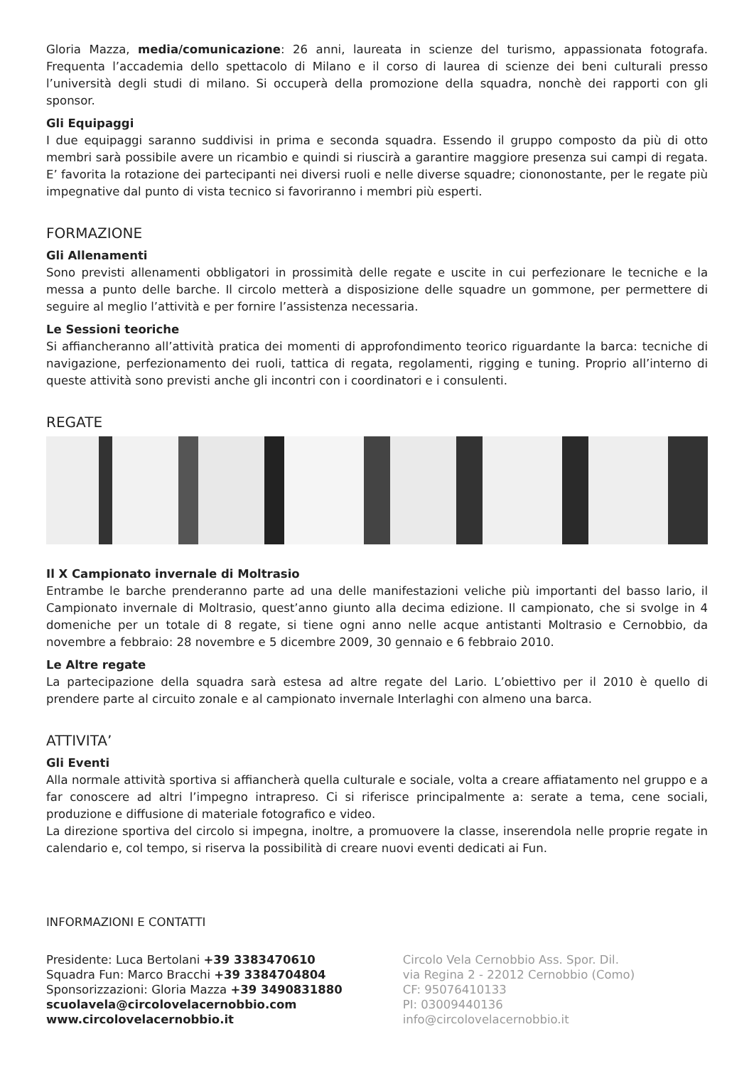Gloria Mazza, media/comunicazione: 26 anni, laureata in scienze del turismo, appassionata fotografa. Frequenta l’accademia dello spettacolo di Milano e il corso di laurea di scienze dei beni culturali presso l’università degli studi di milano. Si occuperà della promozione della squadra, nonchè dei rapporti con gli sponsor.
Gli Equipaggi
I due equipaggi saranno suddivisi in prima e seconda squadra. Essendo il gruppo composto da più di otto membri sarà possibile avere un ricambio e quindi si riuscirà a garantire maggiore presenza sui campi di regata. E’ favorita la rotazione dei partecipanti nei diversi ruoli e nelle diverse squadre; ciononostante, per le regate più impegnative dal punto di vista tecnico si favoriranno i membri più esperti.
FORMAZIONE
Gli Allenamenti
Sono previsti allenamenti obbligatori in prossimità delle regate e uscite in cui perfezionare le tecniche e la messa a punto delle barche. Il circolo metterà a disposizione delle squadre un gommone, per permettere di seguire al meglio l’attività e per fornire l’assistenza necessaria.
Le Sessioni teoriche
Si affiancheranno all’attività pratica dei momenti di approfondimento teorico riguardante la barca: tecniche di navigazione, perfezionamento dei ruoli, tattica di regata, regolamenti, rigging e tuning. Proprio all’interno di queste attività sono previsti anche gli incontri con i coordinatori e i consulenti.
REGATE
Il X Campionato invernale di Moltrasio
Entrambe le barche prenderanno parte ad una delle manifestazioni veliche più importanti del basso lario, il Campionato invernale di Moltrasio, quest’anno giunto alla decima edizione. Il campionato, che si svolge in 4 domeniche per un totale di 8 regate, si tiene ogni anno nelle acque antistanti Moltrasio e Cernobbio, da novembre a febbraio: 28 novembre e 5 dicembre 2009, 30 gennaio e 6 febbraio 2010.
Le Altre regate
La partecipazione della squadra sarà estesa ad altre regate del Lario. L’obiettivo per il 2010 è quello di prendere parte al circuito zonale e al campionato invernale Interlaghi con almeno una barca.
ATTIVITA’
Gli Eventi
Alla normale attività sportiva si affiancherà quella culturale e sociale, volta a creare affiatamento nel gruppo e a far conoscere ad altri l’impegno intrapreso. Ci si riferisce principalmente a: serate a tema, cene sociali, produzione e diffusione di materiale fotografico e video.
La direzione sportiva del circolo si impegna, inoltre, a promuovere la classe, inserendola nelle proprie regate in calendario e, col tempo, si riserva la possibilità di creare nuovi eventi dedicati ai Fun.
INFORMAZIONI E CONTATTI
Presidente: Luca Bertolani +39 3383470610
Squadra Fun: Marco Bracchi +39 3384704804
Sponsorizzazioni: Gloria Mazza +39 3490831880
scuolavela@circolovelacernobbio.com
www.circolovelacernobbio.it
Circolo Vela Cernobbio Ass. Spor. Dil.
via Regina 2 - 22012 Cernobbio (Como)
CF: 95076410133
PI: 03009440136
info@circolovelacernobbio.it